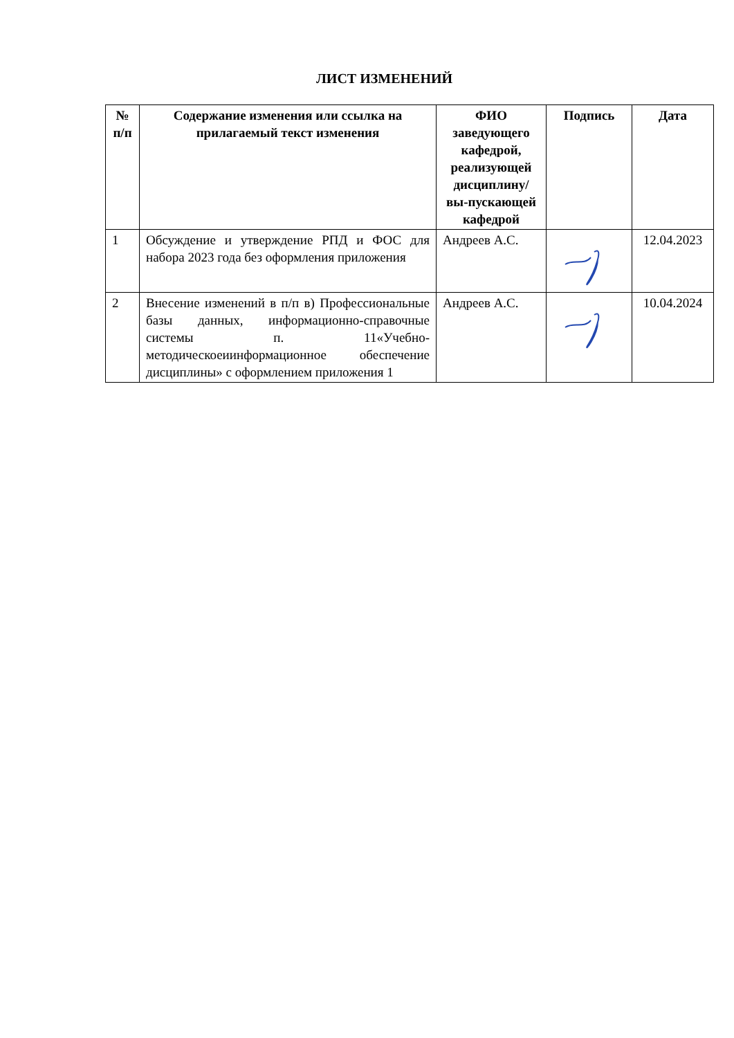ЛИСТ ИЗМЕНЕНИЙ
| № п/п | Содержание изменения или ссылка на прилагаемый текст изменения | ФИО заведующего кафедрой, реализующей дисциплину/вы-пускающей кафедрой | Подпись | Дата |
| --- | --- | --- | --- | --- |
| 1 | Обсуждение и утверждение РПД и ФОС для набора 2023 года без оформления приложения | Андреев А.С. | | 12.04.2023 |
| 2 | Внесение изменений в п/п в) Профессиональные базы данных, информационно-справочные системы п. 11«Учебно-методическоеиинформационное обеспечение дисциплины» с оформлением приложения 1 | Андреев А.С. | | 10.04.2024 |